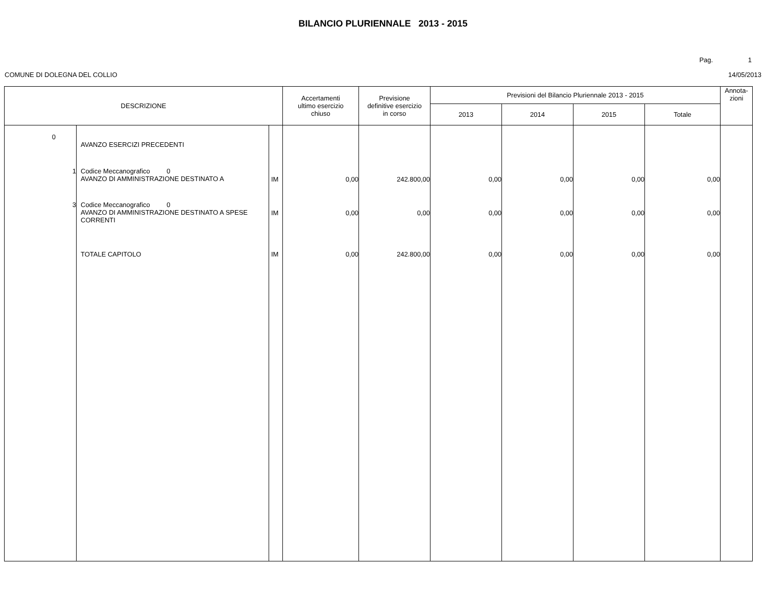BILANCIO PLURIENNALE 2013 - 2015
Pag. 1
COMUNE DI DOLEGNA DEL COLLIO 14/05/2013
| DESCRIZIONE | | | Accertamenti ultimo esercizio chiuso | Previsione definitive esercizio in corso | Previsioni del Bilancio Pluriennale 2013 - 2015 | | | | Annota- zioni |
| --- | --- | --- | --- | --- | --- | --- | --- | --- | --- |
| | | | | | 2013 | 2014 | 2015 | Totale | |
| 0 | AVANZO ESERCIZI PRECEDENTI | | | | | | | | |
| 1 | Codice Meccanografico 0 AVANZO DI AMMINISTRAZIONE DESTINATO A | IM | 0,00 | 242.800,00 | 0,00 | 0,00 | 0,00 | 0,00 | |
| 3 | Codice Meccanografico 0 AVANZO DI AMMINISTRAZIONE DESTINATO A SPESE CORRENTI | IM | 0,00 | 0,00 | 0,00 | 0,00 | 0,00 | 0,00 | |
| | TOTALE CAPITOLO | IM | 0,00 | 242.800,00 | 0,00 | 0,00 | 0,00 | 0,00 | |